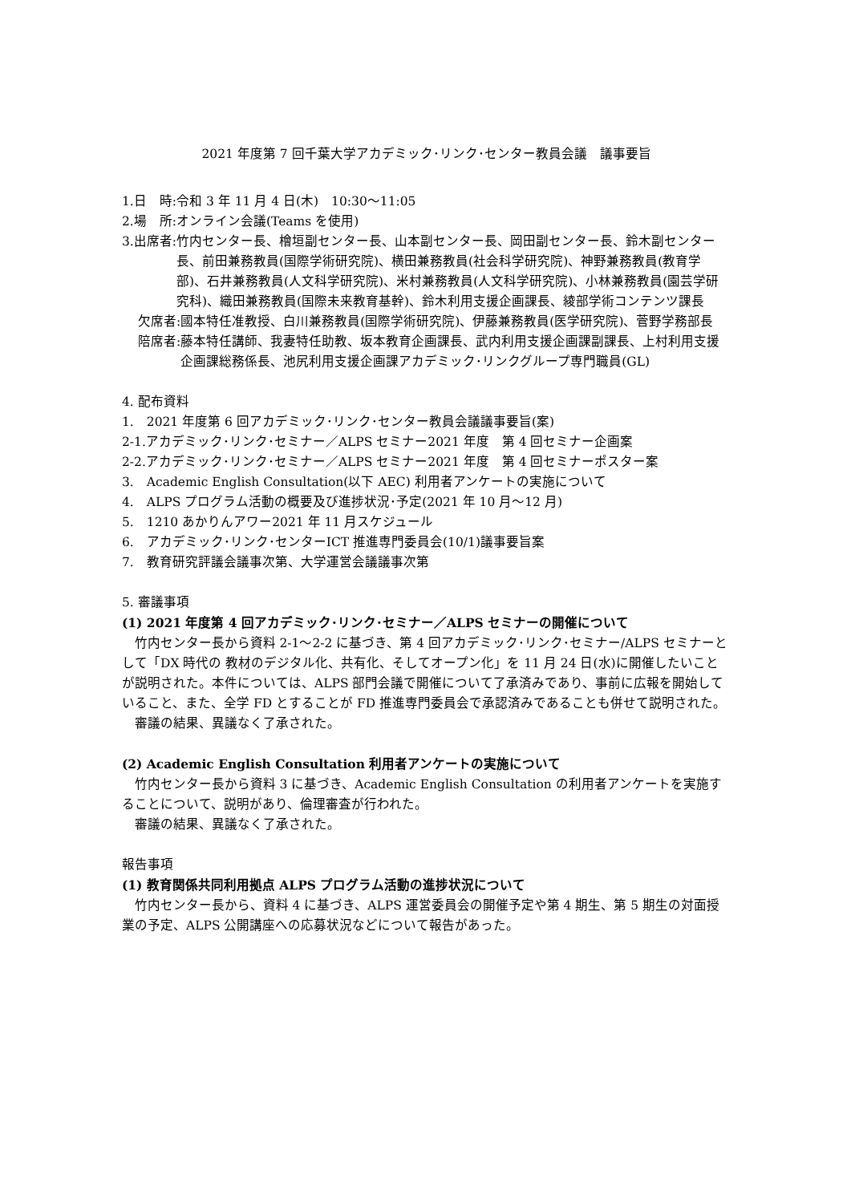2021 年度第 7 回千葉大学アカデミック･リンク･センター教員会議　議事要旨
1.日　時:令和 3 年 11 月 4 日(木)　10:30～11:05
2.場　所:オンライン会議(Teams を使用)
3.出席者: 竹内センター長、檜垣副センター長、山本副センター長、岡田副センター長、鈴木副センター長、前田兼務教員(国際学術研究院)、横田兼務教員(社会科学研究院)、神野兼務教員(教育学部)、石井兼務教員(人文科学研究院)、米村兼務教員(人文科学研究院)、小林兼務教員(園芸学研究科)、織田兼務教員(国際未来教育基幹)、鈴木利用支援企画課長、綾部学術コンテンツ課長
欠席者: 國本特任准教授、白川兼務教員(国際学術研究院)、伊藤兼務教員(医学研究院)、菅野学務部長
陪席者: 藤本特任講師、我妻特任助教、坂本教育企画課長、武内利用支援企画課副課長、上村利用支援企画課総務係長、池尻利用支援企画課アカデミック･リンクグループ専門職員(GL)
4. 配布資料
1.　2021 年度第 6 回アカデミック･リンク･センター教員会議議事要旨(案)
2-1.アカデミック･リンク･セミナー／ALPS セミナー2021 年度　第 4 回セミナー企画案
2-2.アカデミック･リンク･セミナー／ALPS セミナー2021 年度　第 4 回セミナーポスター案
3.　Academic English Consultation(以下 AEC) 利用者アンケートの実施について
4.　ALPS プログラム活動の概要及び進捗状況･予定(2021 年 10 月～12 月)
5.　1210 あかりんアワー2021 年 11 月スケジュール
6.　アカデミック･リンク･センターICT 推進専門委員会(10/1)議事要旨案
7.　教育研究評議会議事次第、大学運営会議議事次第
5. 審議事項
(1) 2021 年度第 4 回アカデミック･リンク･セミナー／ALPS セミナーの開催について
竹内センター長から資料 2-1～2-2 に基づき、第 4 回アカデミック･リンク･セミナー/ALPS セミナーとして「DX 時代の 教材のデジタル化、共有化、そしてオープン化」を 11 月 24 日(水)に開催したいことが説明された。本件については、ALPS 部門会議で開催について了承済みであり、事前に広報を開始していること、また、全学 FD とすることが FD 推進専門委員会で承認済みであることも併せて説明された。
審議の結果、異議なく了承された。
(2) Academic English Consultation 利用者アンケートの実施について
竹内センター長から資料 3 に基づき、Academic English Consultation の利用者アンケートを実施することについて、説明があり、倫理審査が行われた。
審議の結果、異議なく了承された。
報告事項
(1) 教育関係共同利用拠点 ALPS プログラム活動の進捗状況について
竹内センター長から、資料 4 に基づき、ALPS 運営委員会の開催予定や第 4 期生、第 5 期生の対面授業の予定、ALPS 公開講座への応募状況などについて報告があった。